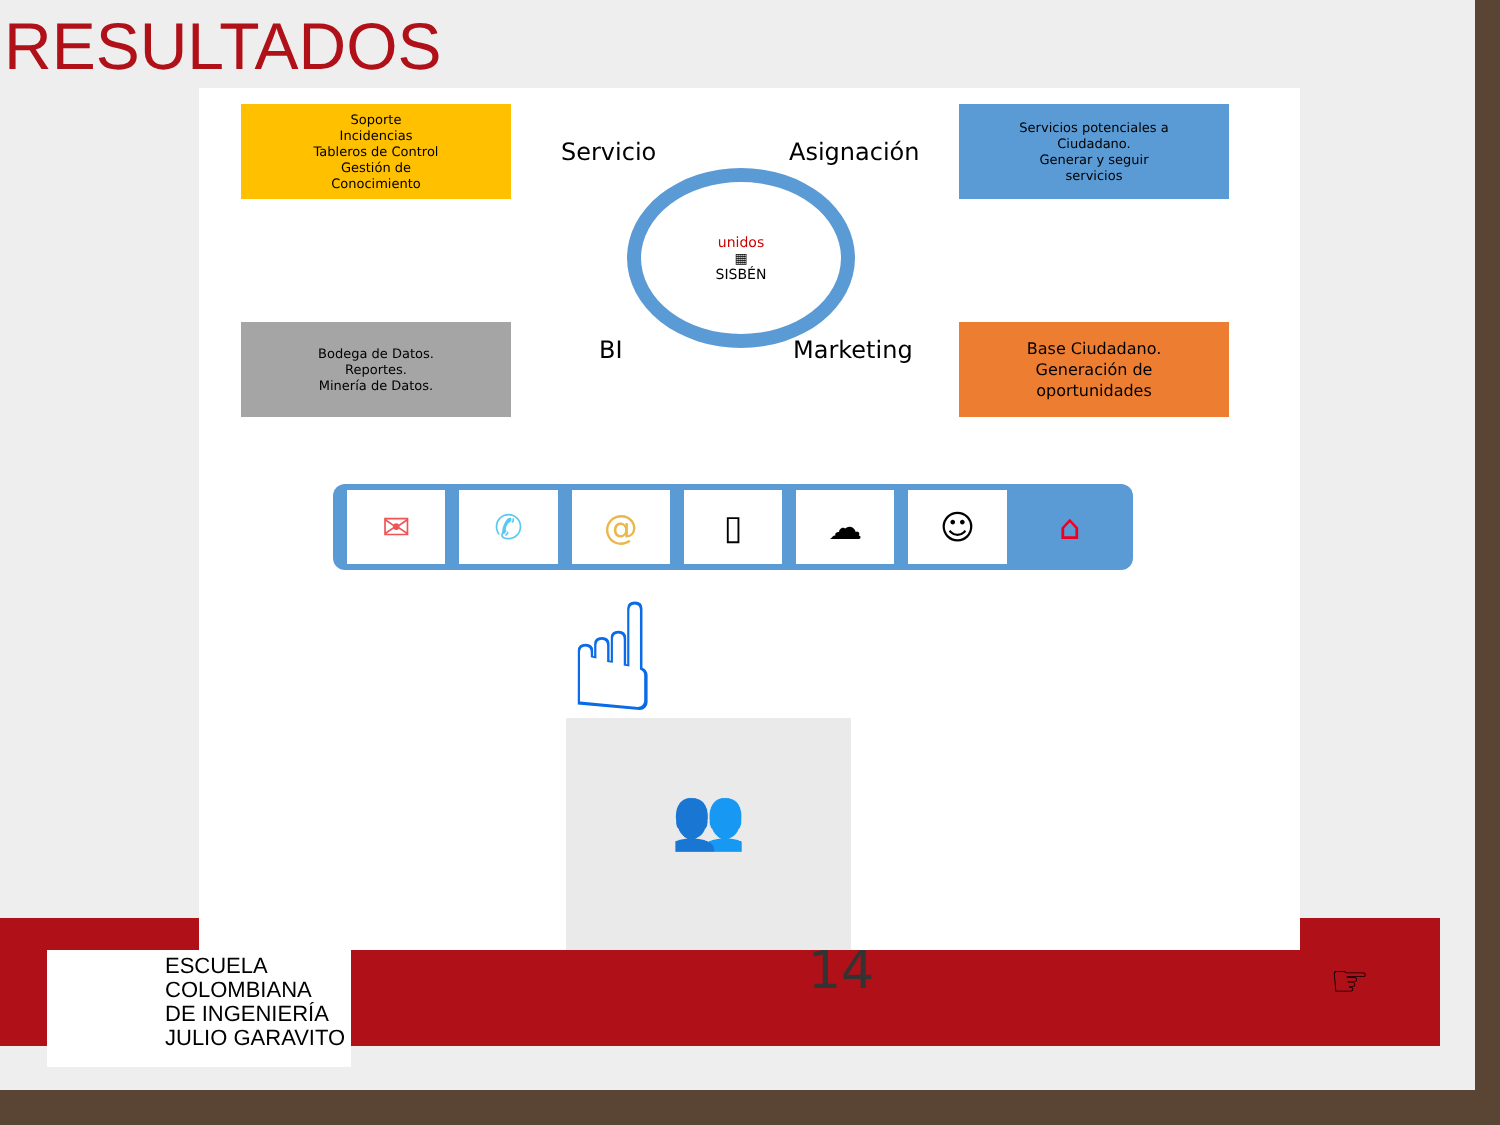RESULTADOS
Soporte
Incidencias
Tableros de Control
Gestión de
Conocimiento
Servicio Asignación
Servicios potenciales a
Ciudadano.
Generar y seguir
servicios
unidos
▦
SISBÉN
Bodega de Datos.
Reportes.
Minería de Datos.
BI Marketing
Base Ciudadano.
Generación de
oportunidades
✉ ✆ @ ▯ ☁ ☺ ⌂
☝
👥
ESCUELA
COLOMBIANA
DE INGENIERÍA
JULIO GARAVITO
14 ☞